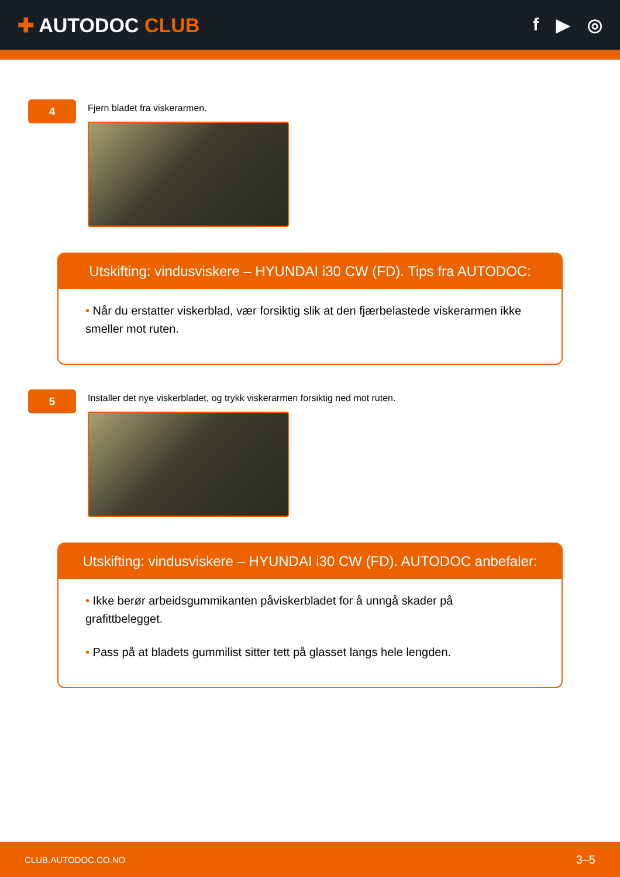✚ AUTODOC CLUB f ▶ ◎
4
Fjern bladet fra viskerarmen.
Utskifting: vindusviskere – HYUNDAI i30 CW (FD). Tips fra AUTODOC:
• Når du erstatter viskerblad, vær forsiktig slik at den fjærbelastede viskerarmen ikke smeller mot ruten.
5
Installer det nye viskerbladet, og trykk viskerarmen forsiktig ned mot ruten.
Utskifting: vindusviskere – HYUNDAI i30 CW (FD). AUTODOC anbefaler:
• Ikke berør arbeidsgummikanten påviskerbladet for å unngå skader på grafittbelegget.
• Pass på at bladets gummilist sitter tett på glasset langs hele lengden.
CLUB.AUTODOC.CO.NO 3–5